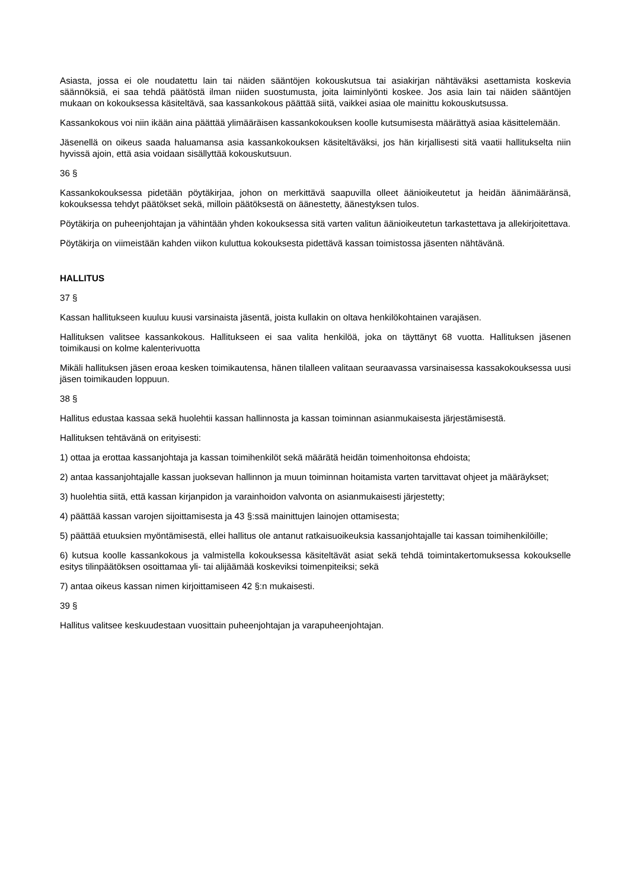Asiasta, jossa ei ole noudatettu lain tai näiden sääntöjen kokouskutsua tai asiakirjan nähtäväksi asettamista koskevia säännöksiä, ei saa tehdä päätöstä ilman niiden suostumusta, joita laiminlyönti koskee. Jos asia lain tai näiden sääntöjen mukaan on kokouksessa käsiteltävä, saa kassankokous päättää siitä, vaikkei asiaa ole mainittu kokouskutsussa.
Kassankokous voi niin ikään aina päättää ylimääräisen kassankokouksen koolle kutsumisesta määrättyä asiaa käsittelemään.
Jäsenellä on oikeus saada haluamansa asia kassankokouksen käsiteltäväksi, jos hän kirjallisesti sitä vaatii hallitukselta niin hyvissä ajoin, että asia voidaan sisällyttää kokouskutsuun.
36 §
Kassankokouksessa pidetään pöytäkirjaa, johon on merkittävä saapuvilla olleet äänioikeutetut ja heidän äänimääränsä, kokouksessa tehdyt päätökset sekä, milloin päätöksestä on äänestetty, äänestyksen tulos.
Pöytäkirja on puheenjohtajan ja vähintään yhden kokouksessa sitä varten valitun äänioikeutetun tarkastettava ja allekirjoitettava.
Pöytäkirja on viimeistään kahden viikon kuluttua kokouksesta pidettävä kassan toimistossa jäsenten nähtävänä.
HALLITUS
37 §
Kassan hallitukseen kuuluu kuusi varsinaista jäsentä, joista kullakin on oltava henkilökohtainen varajäsen.
Hallituksen valitsee kassankokous. Hallitukseen ei saa valita henkilöä, joka on täyttänyt 68 vuotta. Hallituksen jäsenen toimikausi on kolme kalenterivuotta
Mikäli hallituksen jäsen eroaa kesken toimikautensa, hänen tilalleen valitaan seuraavassa varsinaisessa kassakokouksessa uusi jäsen toimikauden loppuun.
38 §
Hallitus edustaa kassaa sekä huolehtii kassan hallinnosta ja kassan toiminnan asianmukaisesta järjestämisestä.
Hallituksen tehtävänä on erityisesti:
1) ottaa ja erottaa kassanjohtaja ja kassan toimihenkilöt sekä määrätä heidän toimenhoitonsa ehdoista;
2) antaa kassanjohtajalle kassan juoksevan hallinnon ja muun toiminnan hoitamista varten tarvittavat ohjeet ja määräykset;
3) huolehtia siitä, että kassan kirjanpidon ja varainhoidon valvonta on asianmukaisesti järjestetty;
4) päättää kassan varojen sijoittamisesta ja 43 §:ssä mainittujen lainojen ottamisesta;
5) päättää etuuksien myöntämisestä, ellei hallitus ole antanut ratkaisuoikeuksia kassanjohtajalle tai kassan toimihenkilöille;
6) kutsua koolle kassankokous ja valmistella kokouksessa käsiteltävät asiat sekä tehdä toimintakertomuksessa kokoukselle esitys tilinpäätöksen osoittamaa yli- tai alijäämää koskeviksi toimenpiteiksi; sekä
7) antaa oikeus kassan nimen kirjoittamiseen 42 §:n mukaisesti.
39 §
Hallitus valitsee keskuudestaan vuosittain puheenjohtajan ja varapuheenjohtajan.